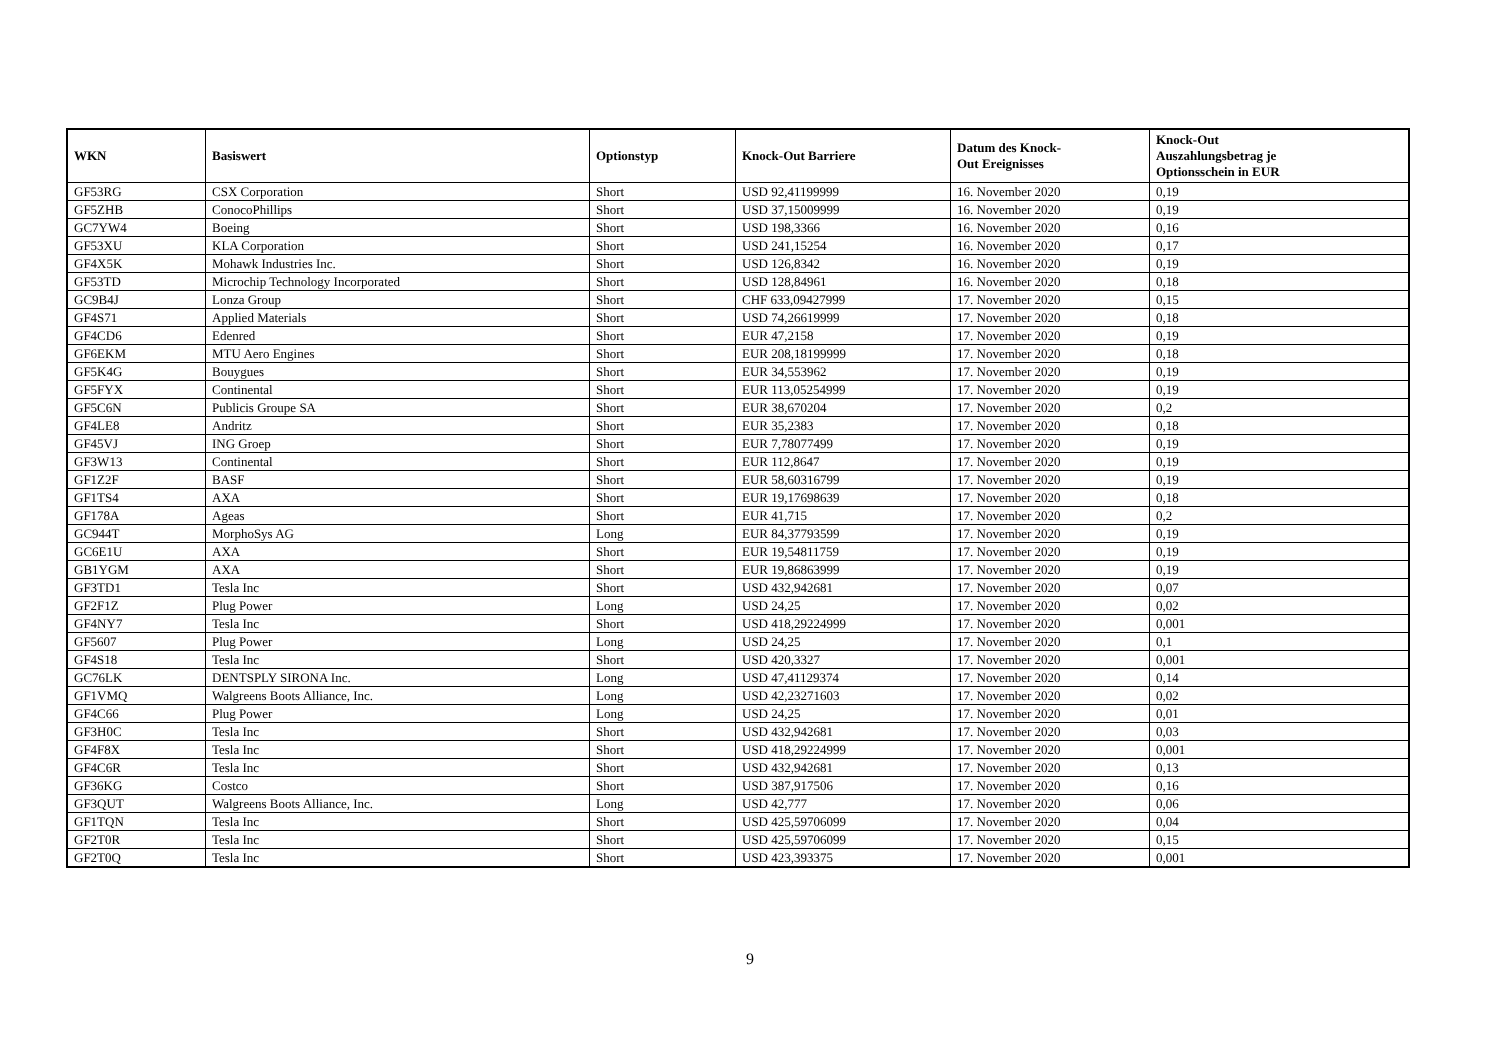| WKN | Basiswert | Optionstyp | Knock-Out Barriere | Datum des Knock- Out Ereignisses | Knock-Out Auszahlungsbetrag je Optionsschein in EUR |
| --- | --- | --- | --- | --- | --- |
| GF53RG | CSX Corporation | Short | USD 92,41199999 | 16. November 2020 | 0,19 |
| GF5ZHB | ConocoPhillips | Short | USD 37,15009999 | 16. November 2020 | 0,19 |
| GC7YW4 | Boeing | Short | USD 198,3366 | 16. November 2020 | 0,16 |
| GF53XU | KLA Corporation | Short | USD 241,15254 | 16. November 2020 | 0,17 |
| GF4X5K | Mohawk Industries Inc. | Short | USD 126,8342 | 16. November 2020 | 0,19 |
| GF53TD | Microchip Technology Incorporated | Short | USD 128,84961 | 16. November 2020 | 0,18 |
| GC9B4J | Lonza Group | Short | CHF 633,09427999 | 17. November 2020 | 0,15 |
| GF4S71 | Applied Materials | Short | USD 74,26619999 | 17. November 2020 | 0,18 |
| GF4CD6 | Edenred | Short | EUR 47,2158 | 17. November 2020 | 0,19 |
| GF6EKM | MTU Aero Engines | Short | EUR 208,18199999 | 17. November 2020 | 0,18 |
| GF5K4G | Bouygues | Short | EUR 34,553962 | 17. November 2020 | 0,19 |
| GF5FYX | Continental | Short | EUR 113,05254999 | 17. November 2020 | 0,19 |
| GF5C6N | Publicis Groupe SA | Short | EUR 38,670204 | 17. November 2020 | 0,2 |
| GF4LE8 | Andritz | Short | EUR 35,2383 | 17. November 2020 | 0,18 |
| GF45VJ | ING Groep | Short | EUR 7,78077499 | 17. November 2020 | 0,19 |
| GF3W13 | Continental | Short | EUR 112,8647 | 17. November 2020 | 0,19 |
| GF1Z2F | BASF | Short | EUR 58,60316799 | 17. November 2020 | 0,19 |
| GF1TS4 | AXA | Short | EUR 19,17698639 | 17. November 2020 | 0,18 |
| GF178A | Ageas | Short | EUR 41,715 | 17. November 2020 | 0,2 |
| GC944T | MorphoSys AG | Long | EUR 84,37793599 | 17. November 2020 | 0,19 |
| GC6E1U | AXA | Short | EUR 19,54811759 | 17. November 2020 | 0,19 |
| GB1YGM | AXA | Short | EUR 19,86863999 | 17. November 2020 | 0,19 |
| GF3TD1 | Tesla Inc | Short | USD 432,942681 | 17. November 2020 | 0,07 |
| GF2F1Z | Plug Power | Long | USD 24,25 | 17. November 2020 | 0,02 |
| GF4NY7 | Tesla Inc | Short | USD 418,29224999 | 17. November 2020 | 0,001 |
| GF5607 | Plug Power | Long | USD 24,25 | 17. November 2020 | 0,1 |
| GF4S18 | Tesla Inc | Short | USD 420,3327 | 17. November 2020 | 0,001 |
| GC76LK | DENTSPLY SIRONA Inc. | Long | USD 47,41129374 | 17. November 2020 | 0,14 |
| GF1VMQ | Walgreens Boots Alliance, Inc. | Long | USD 42,23271603 | 17. November 2020 | 0,02 |
| GF4C66 | Plug Power | Long | USD 24,25 | 17. November 2020 | 0,01 |
| GF3H0C | Tesla Inc | Short | USD 432,942681 | 17. November 2020 | 0,03 |
| GF4F8X | Tesla Inc | Short | USD 418,29224999 | 17. November 2020 | 0,001 |
| GF4C6R | Tesla Inc | Short | USD 432,942681 | 17. November 2020 | 0,13 |
| GF36KG | Costco | Short | USD 387,917506 | 17. November 2020 | 0,16 |
| GF3QUT | Walgreens Boots Alliance, Inc. | Long | USD 42,777 | 17. November 2020 | 0,06 |
| GF1TQN | Tesla Inc | Short | USD 425,59706099 | 17. November 2020 | 0,04 |
| GF2T0R | Tesla Inc | Short | USD 425,59706099 | 17. November 2020 | 0,15 |
| GF2T0Q | Tesla Inc | Short | USD 423,393375 | 17. November 2020 | 0,001 |
9